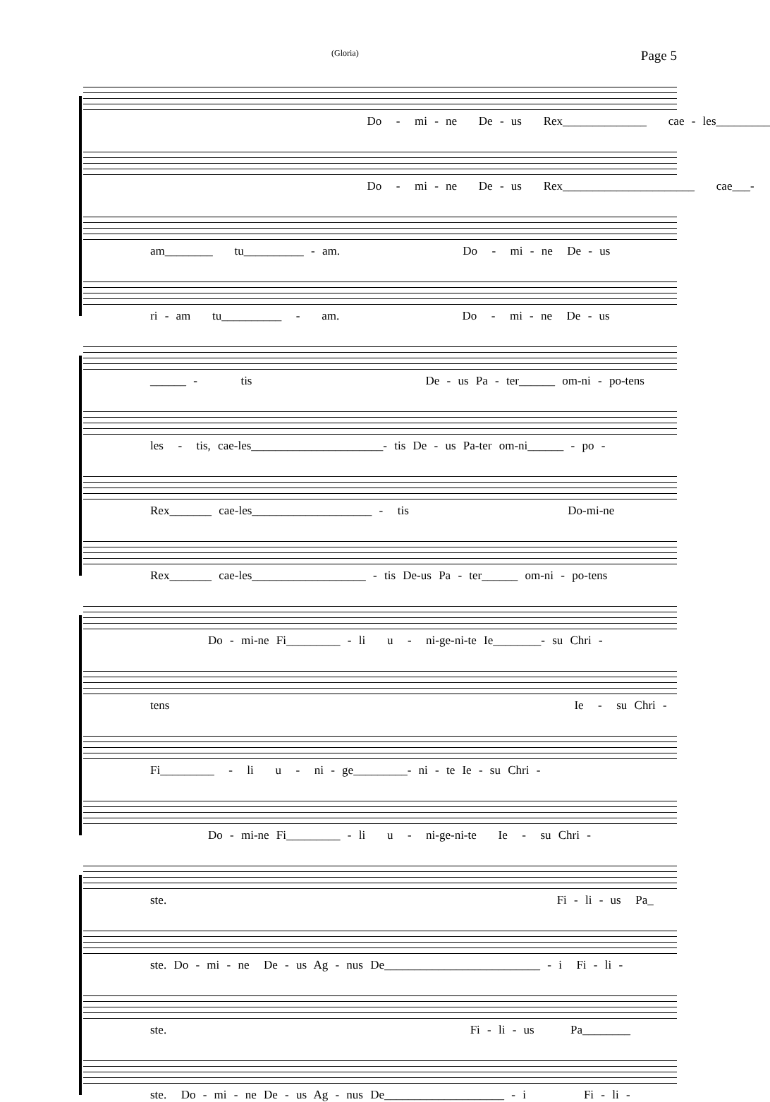(Gloria) Page 5
Do - mi - ne De - us Rex______________ cae - les_________
Do - mi - ne De - us Rex______________________ cae___-
am________ tu__________ - am. Do - mi - ne De - us
ri - am tu__________ - am. Do - mi - ne De - us
______ - tis De - us Pa - ter______ om-ni - po-tens
les - tis, cae-les______________________- tis De - us Pa-ter om-ni______ - po -
Rex_______ cae-les____________________ - tis Do-mi-ne
Rex_______ cae-les___________________ - tis De-us Pa - ter______ om-ni - po-tens
Do - mi-ne Fi_________ - li u - ni-ge-ni-te Ie________- su Chri -
tens Ie - su Chri -
Fi_________ - li u - ni - ge_________- ni - te Ie - su Chri -
Do - mi-ne Fi_________ - li u - ni-ge-ni-te Ie - su Chri -
ste. Fi - li - us Pa_
ste. Do - mi - ne De - us Ag - nus De__________________________ - i Fi - li -
ste. Fi - li - us Pa________
ste. Do - mi - ne De - us Ag - nus De____________________ - i Fi - li -